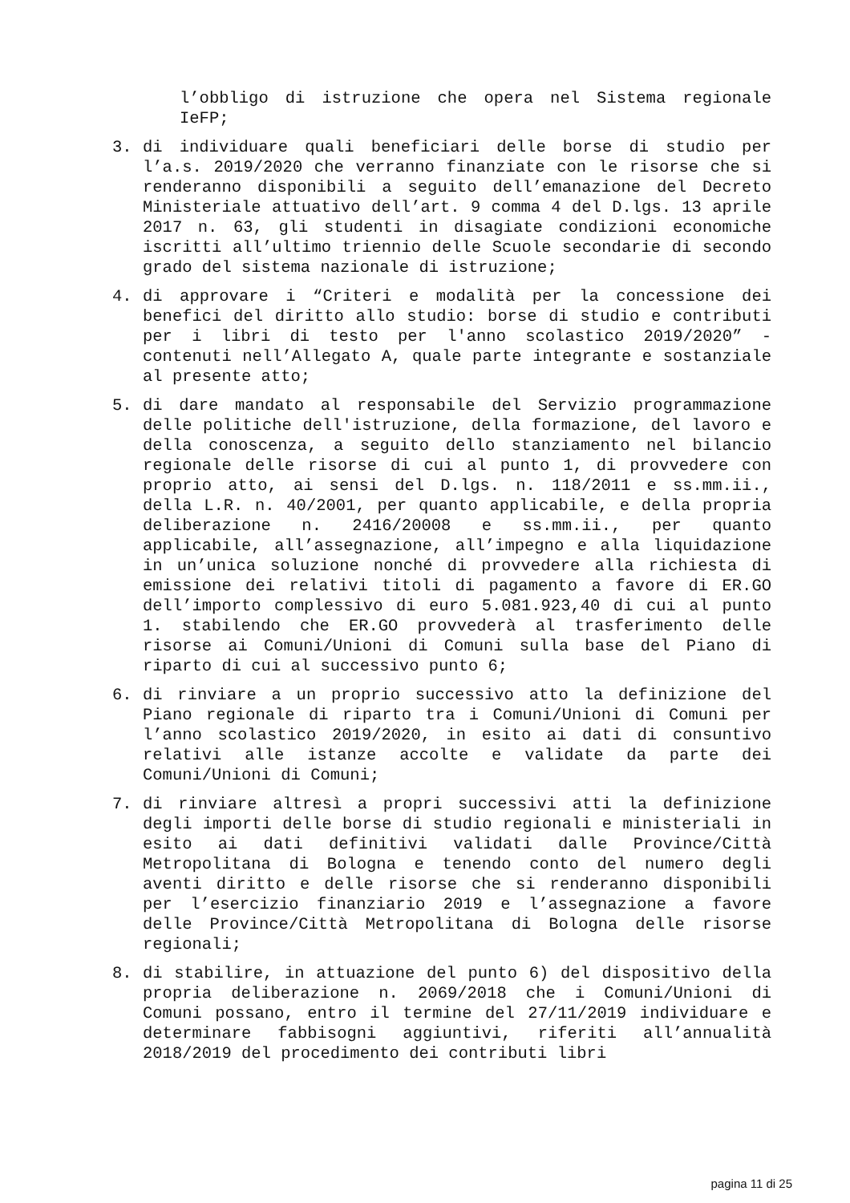l’obbligo di istruzione che opera nel Sistema regionale IeFP;
3. di individuare quali beneficiari delle borse di studio per l’a.s. 2019/2020 che verranno finanziate con le risorse che si renderanno disponibili a seguito dell’emanazione del Decreto Ministeriale attuativo dell’art. 9 comma 4 del D.lgs. 13 aprile 2017 n. 63, gli studenti in disagiate condizioni economiche iscritti all’ultimo triennio delle Scuole secondarie di secondo grado del sistema nazionale di istruzione;
4. di approvare i “Criteri e modalità per la concessione dei benefici del diritto allo studio: borse di studio e contributi per i libri di testo per l'anno scolastico 2019/2020” - contenuti nell’Allegato A, quale parte integrante e sostanziale al presente atto;
5. di dare mandato al responsabile del Servizio programmazione delle politiche dell'istruzione, della formazione, del lavoro e della conoscenza, a seguito dello stanziamento nel bilancio regionale delle risorse di cui al punto 1, di provvedere con proprio atto, ai sensi del D.lgs. n. 118/2011 e ss.mm.ii., della L.R. n. 40/2001, per quanto applicabile, e della propria deliberazione n. 2416/20008 e ss.mm.ii., per quanto applicabile, all’assegnazione, all’impegno e alla liquidazione in un’unica soluzione nonché di provvedere alla richiesta di emissione dei relativi titoli di pagamento a favore di ER.GO dell’importo complessivo di euro 5.081.923,40 di cui al punto 1. stabilendo che ER.GO provvederà al trasferimento delle risorse ai Comuni/Unioni di Comuni sulla base del Piano di riparto di cui al successivo punto 6;
6. di rinviare a un proprio successivo atto la definizione del Piano regionale di riparto tra i Comuni/Unioni di Comuni per l’anno scolastico 2019/2020, in esito ai dati di consuntivo relativi alle istanze accolte e validate da parte dei Comuni/Unioni di Comuni;
7. di rinviare altresì a propri successivi atti la definizione degli importi delle borse di studio regionali e ministeriali in esito ai dati definitivi validati dalle Province/Città Metropolitana di Bologna e tenendo conto del numero degli aventi diritto e delle risorse che si renderanno disponibili per l’esercizio finanziario 2019 e l’assegnazione a favore delle Province/Città Metropolitana di Bologna delle risorse regionali;
8. di stabilire, in attuazione del punto 6) del dispositivo della propria deliberazione n. 2069/2018 che i Comuni/Unioni di Comuni possano, entro il termine del 27/11/2019 individuare e determinare fabbisogni aggiuntivi, riferiti all’annualità 2018/2019 del procedimento dei contributi libri
pagina 11 di 25